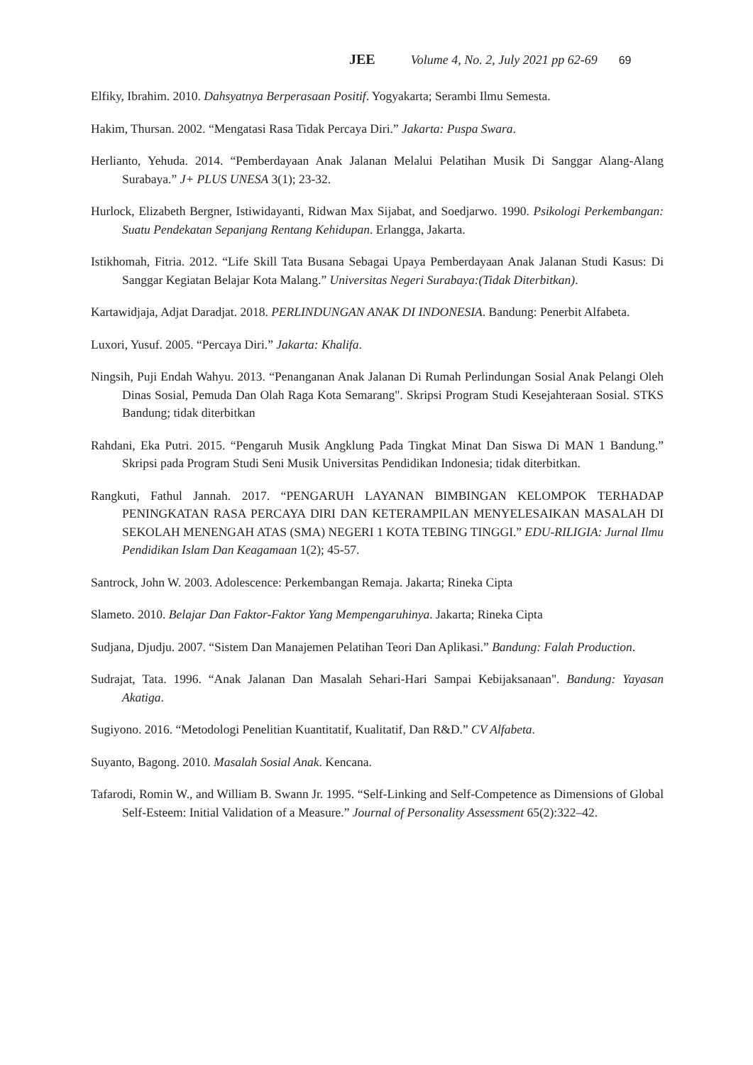JEE Volume 4, No. 2, July 2021 pp 62-69 69
Elfiky, Ibrahim. 2010. Dahsyatnya Berperasaan Positif. Yogyakarta; Serambi Ilmu Semesta.
Hakim, Thursan. 2002. “Mengatasi Rasa Tidak Percaya Diri.” Jakarta: Puspa Swara.
Herlianto, Yehuda. 2014. “Pemberdayaan Anak Jalanan Melalui Pelatihan Musik Di Sanggar Alang-Alang Surabaya.” J+ PLUS UNESA 3(1); 23-32.
Hurlock, Elizabeth Bergner, Istiwidayanti, Ridwan Max Sijabat, and Soedjarwo. 1990. Psikologi Perkembangan: Suatu Pendekatan Sepanjang Rentang Kehidupan. Erlangga, Jakarta.
Istikhomah, Fitria. 2012. “Life Skill Tata Busana Sebagai Upaya Pemberdayaan Anak Jalanan Studi Kasus: Di Sanggar Kegiatan Belajar Kota Malang.” Universitas Negeri Surabaya:(Tidak Diterbitkan).
Kartawidjaja, Adjat Daradjat. 2018. PERLINDUNGAN ANAK DI INDONESIA. Bandung: Penerbit Alfabeta.
Luxori, Yusuf. 2005. “Percaya Diri.” Jakarta: Khalifa.
Ningsih, Puji Endah Wahyu. 2013. “Penanganan Anak Jalanan Di Rumah Perlindungan Sosial Anak Pelangi Oleh Dinas Sosial, Pemuda Dan Olah Raga Kota Semarang". Skripsi Program Studi Kesejahteraan Sosial. STKS Bandung; tidak diterbitkan
Rahdani, Eka Putri. 2015. “Pengaruh Musik Angklung Pada Tingkat Minat Dan Siswa Di MAN 1 Bandung.” Skripsi pada Program Studi Seni Musik Universitas Pendidikan Indonesia; tidak diterbitkan.
Rangkuti, Fathul Jannah. 2017. “PENGARUH LAYANAN BIMBINGAN KELOMPOK TERHADAP PENINGKATAN RASA PERCAYA DIRI DAN KETERAMPILAN MENYELESAIKAN MASALAH DI SEKOLAH MENENGAH ATAS (SMA) NEGERI 1 KOTA TEBING TINGGI.” EDU-RILIGIA: Jurnal Ilmu Pendidikan Islam Dan Keagamaan 1(2); 45-57.
Santrock, John W. 2003. Adolescence: Perkembangan Remaja. Jakarta; Rineka Cipta
Slameto. 2010. Belajar Dan Faktor-Faktor Yang Mempengaruhinya. Jakarta; Rineka Cipta
Sudjana, Djudju. 2007. “Sistem Dan Manajemen Pelatihan Teori Dan Aplikasi.” Bandung: Falah Production.
Sudrajat, Tata. 1996. “Anak Jalanan Dan Masalah Sehari-Hari Sampai Kebijaksanaan". Bandung: Yayasan Akatiga.
Sugiyono. 2016. “Metodologi Penelitian Kuantitatif, Kualitatif, Dan R&D.” CV Alfabeta.
Suyanto, Bagong. 2010. Masalah Sosial Anak. Kencana.
Tafarodi, Romin W., and William B. Swann Jr. 1995. “Self-Linking and Self-Competence as Dimensions of Global Self-Esteem: Initial Validation of a Measure.” Journal of Personality Assessment 65(2):322–42.